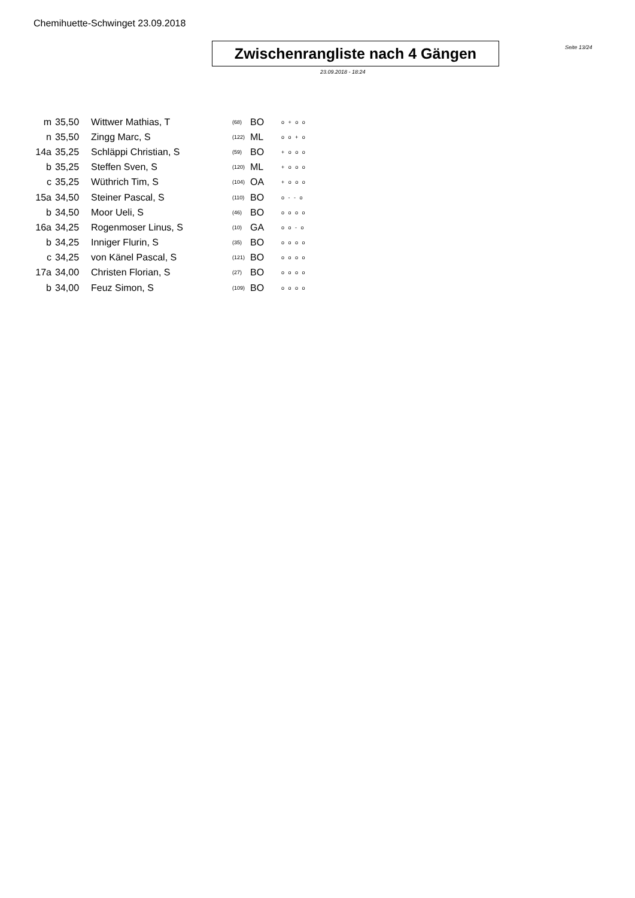Chemihuette-Schwinget 23.09.2018
Zwischenrangliste nach 4 Gängen
Seite 13/24
23.09.2018 - 18:24
| m | 35,50 | Wittwer Mathias, T | (68) | BO | o + o o |
| n | 35,50 | Zingg Marc, S | (122) | ML | o o + o |
| 14a | 35,25 | Schläppi Christian, S | (59) | BO | + o o o |
| b | 35,25 | Steffen Sven, S | (120) | ML | + o o o |
| c | 35,25 | Wüthrich Tim, S | (104) | OA | + o o o |
| 15a | 34,50 | Steiner Pascal, S | (110) | BO | o - - o |
| b | 34,50 | Moor Ueli, S | (46) | BO | o o o o |
| 16a | 34,25 | Rogenmoser Linus, S | (10) | GA | o o - o |
| b | 34,25 | Inniger Flurin, S | (35) | BO | o o o o |
| c | 34,25 | von Känel Pascal, S | (121) | BO | o o o o |
| 17a | 34,00 | Christen Florian, S | (27) | BO | o o o o |
| b | 34,00 | Feuz Simon, S | (109) | BO | o o o o |